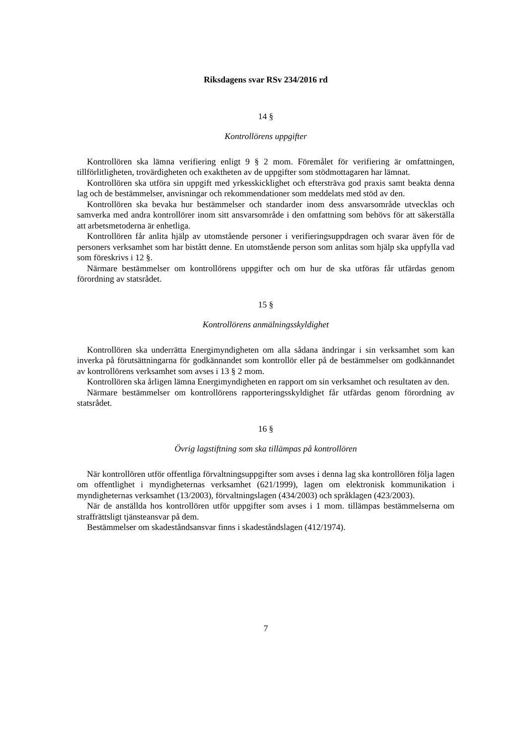Riksdagens svar RSv 234/2016 rd
14 §
Kontrollörens uppgifter
Kontrollören ska lämna verifiering enligt 9 § 2 mom. Föremålet för verifiering är omfattningen, tillförlitligheten, trovärdigheten och exaktheten av de uppgifter som stödmottagaren har lämnat.
Kontrollören ska utföra sin uppgift med yrkesskicklighet och eftersträva god praxis samt beakta denna lag och de bestämmelser, anvisningar och rekommendationer som meddelats med stöd av den.
Kontrollören ska bevaka hur bestämmelser och standarder inom dess ansvarsområde utvecklas och samverka med andra kontrollörer inom sitt ansvarsområde i den omfattning som behövs för att säkerställa att arbetsmetoderna är enhetliga.
Kontrollören får anlita hjälp av utomstående personer i verifieringsuppdragen och svarar även för de personers verksamhet som har bistått denne. En utomstående person som anlitas som hjälp ska uppfylla vad som föreskrivs i 12 §.
Närmare bestämmelser om kontrollörens uppgifter och om hur de ska utföras får utfärdas genom förordning av statsrådet.
15 §
Kontrollörens anmälningsskyldighet
Kontrollören ska underrätta Energimyndigheten om alla sådana ändringar i sin verksamhet som kan inverka på förutsättningarna för godkännandet som kontrollör eller på de bestämmelser om godkännandet av kontrollörens verksamhet som avses i 13 § 2 mom.
Kontrollören ska årligen lämna Energimyndigheten en rapport om sin verksamhet och resultaten av den.
Närmare bestämmelser om kontrollörens rapporteringsskyldighet får utfärdas genom förordning av statsrådet.
16 §
Övrig lagstiftning som ska tillämpas på kontrollören
När kontrollören utför offentliga förvaltningsuppgifter som avses i denna lag ska kontrollören följa lagen om offentlighet i myndigheternas verksamhet (621/1999), lagen om elektronisk kommunikation i myndigheternas verksamhet (13/2003), förvaltningslagen (434/2003) och språklagen (423/2003).
När de anställda hos kontrollören utför uppgifter som avses i 1 mom. tillämpas bestämmelserna om straffrättsligt tjänsteansvar på dem.
Bestämmelser om skadeståndsansvar finns i skadeståndslagen (412/1974).
7